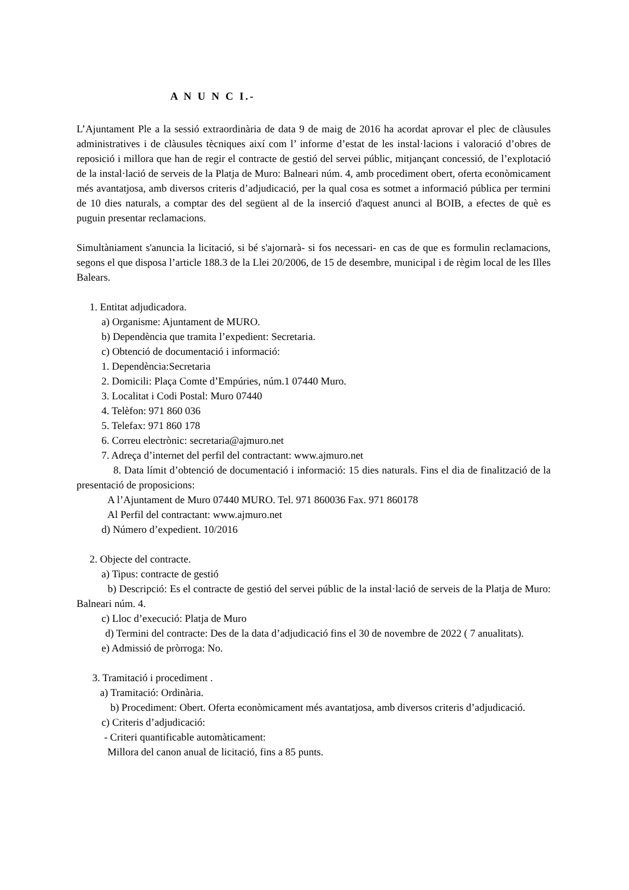A N U N C I.-
L’Ajuntament Ple a la sessió extraordinària de data 9 de maig de 2016 ha acordat aprovar el plec de clàusules administratives i de clàusules tècniques així com l’ informe d’estat de les instal·lacions i valoració d’obres de reposició i millora que han de regir el contracte de gestió del servei públic, mitjançant concessió, de l’explotació de la instal·lació de serveis de la Platja de Muro: Balneari núm. 4, amb procediment obert, oferta econòmicament més avantatjosa, amb diversos criteris d’adjudicació, per la qual cosa es sotmet a informació pública per termini de 10 dies naturals, a comptar des del següent al de la inserció d'aquest anunci al BOIB, a efectes de què es puguin presentar reclamacions.
Simultàniament s'anuncia la licitació, si bé s'ajornarà- si fos necessari- en cas de que es formulin reclamacions, segons el que disposa l’article 188.3 de la Llei 20/2006, de 15 de desembre, municipal i de règim local de les Illes Balears.
1. Entitat adjudicadora.
a) Organisme: Ajuntament de MURO.
b) Dependència que tramita l’expedient: Secretaria.
c) Obtenció de documentació i informació:
1. Dependència:Secretaria
2. Domicili: Plaça Comte d’Empúries, núm.1 07440 Muro.
3. Localitat i Codi Postal: Muro 07440
4. Telèfon: 971 860 036
5. Telefax: 971 860 178
6. Correu electrònic: secretaria@ajmuro.net
7. Adreça d’internet del perfil del contractant: www.ajmuro.net
8. Data límit d’obtenció de documentació i informació: 15 dies naturals. Fins el dia de finalització de la presentació de proposicions:
A l’Ajuntament de Muro 07440 MURO. Tel. 971 860036 Fax. 971 860178
Al Perfil del contractant: www.ajmuro.net
d) Número d’expedient. 10/2016
2. Objecte del contracte.
a) Tipus: contracte de gestió
b) Descripció: Es el contracte de gestió del servei públic de la instal·lació de serveis de la Platja de Muro: Balneari núm. 4.
c) Lloc d’execució: Platja de Muro
d) Termini del contracte: Des de la data d’adjudicació fins el 30 de novembre de 2022 ( 7 anualitats).
e) Admissió de pròrroga: No.
3. Tramitació i procediment .
a) Tramitació: Ordinària.
b) Procediment: Obert. Oferta econòmicament més avantatjosa, amb diversos criteris d’adjudicació.
c) Criteris d’adjudicació:
- Criteri quantificable automàticament:
Millora del canon anual de licitació, fins a 85 punts.